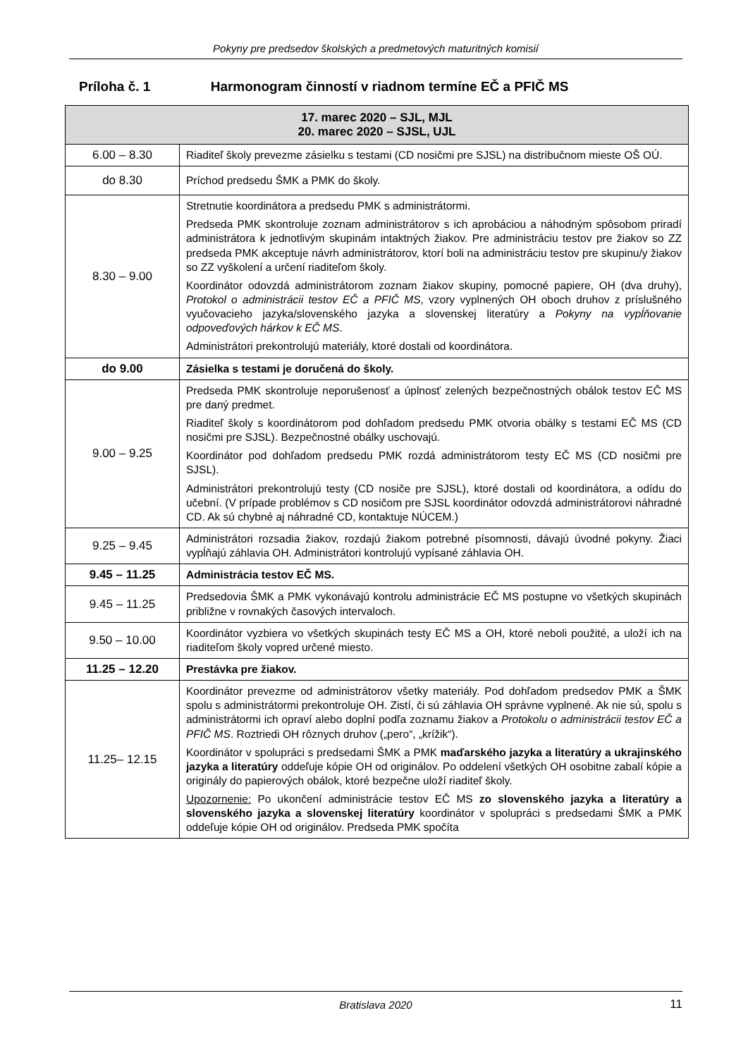Pokyny pre predsedov školských a predmetových maturitných komisií
Príloha č. 1 Harmonogram činností v riadnom termíne EČ a PFIČ MS
| 17. marec 2020 – SJL, MJL 20. marec 2020 – SJSL, UJL | |
| --- | --- |
| 6.00 – 8.30 | Riaditeľ školy prevezme zásielku s testami (CD nosičmi pre SJSL) na distribučnom mieste OŠ OÚ. |
| do 8.30 | Príchod predsedu ŠMK a PMK do školy. |
| 8.30 – 9.00 | Stretnutie koordinátora a predsedu PMK s administrátormi. Predseda PMK skontroluje zoznam administrátorov s ich aprobáciou a náhodným spôsobom priradí administrátora k jednotlivým skupinám intaktných žiakov. Pre administráciu testov pre žiakov so ZZ predseda PMK akceptuje návrh administrátorov, ktorí boli na administráciu testov pre skupinu/y žiakov so ZZ vyškolení a určení riaditeľom školy. Koordinátor odovzdá administrátorom zoznam žiakov skupiny, pomocné papiere, OH (dva druhy), Protokol o administrácii testov EČ a PFIČ MS , vzory vyplnených OH oboch druhov z príslušného vyučovacieho jazyka/slovenského jazyka a slovenskej literatúry a Pokyny na vypĺňovanie odpoveďových hárkov k EČ MS . Administrátori prekontrolujú materiály, ktoré dostali od koordinátora. |
| do 9.00 | Zásielka s testami je doručená do školy. |
| 9.00 – 9.25 | Predseda PMK skontroluje neporušenosť a úplnosť zelených bezpečnostných obálok testov EČ MS pre daný predmet. Riaditeľ školy s koordinátorom pod dohľadom predsedu PMK otvoria obálky s testami EČ MS (CD nosičmi pre SJSL). Bezpečnostné obálky uschovajú. Koordinátor pod dohľadom predsedu PMK rozdá administrátorom testy EČ MS (CD nosičmi pre SJSL). Administrátori prekontrolujú testy (CD nosiče pre SJSL), ktoré dostali od koordinátora, a odídu do učební. (V prípade problémov s CD nosičom pre SJSL koordinátor odovzdá administrátorovi náhradné CD. Ak sú chybné aj náhradné CD, kontaktuje NÚCEM.) |
| 9.25 – 9.45 | Administrátori rozsadia žiakov, rozdajú žiakom potrebné písomnosti, dávajú úvodné pokyny. Žiaci vypĺňajú záhlavia OH. Administrátori kontrolujú vypísané záhlavia OH. |
| 9.45 – 11.25 | Administrácia testov EČ MS. |
| 9.45 – 11.25 | Predsedovia ŠMK a PMK vykonávajú kontrolu administrácie EČ MS postupne vo všetkých skupinách približne v rovnakých časových intervaloch. |
| 9.50 – 10.00 | Koordinátor vyzbiera vo všetkých skupinách testy EČ MS a OH, ktoré neboli použité, a uloží ich na riaditeľom školy vopred určené miesto. |
| 11.25 – 12.20 | Prestávka pre žiakov. |
| 11.25– 12.15 | Koordinátor prevezme od administrátorov všetky materiály. Pod dohľadom predsedov PMK a ŠMK spolu s administrátormi prekontroluje OH. Zistí, či sú záhlavia OH správne vyplnené. Ak nie sú, spolu s administrátormi ich opraví alebo doplní podľa zoznamu žiakov a Protokolu o administrácii testov EČ a PFIČ MS . Roztriedi OH rôznych druhov („pero“, „krížik“). Koordinátor v spolupráci s predsedami ŠMK a PMK maďarského jazyka a literatúry a ukrajinského jazyka a literatúry oddeľuje kópie OH od originálov. Po oddelení všetkých OH osobitne zabalí kópie a originály do papierových obálok, ktoré bezpečne uloží riaditeľ školy. Upozornenie: Po ukončení administrácie testov EČ MS zo slovenského jazyka a literatúry a slovenského jazyka a slovenskej literatúry koordinátor v spolupráci s predsedami ŠMK a PMK oddeľuje kópie OH od originálov. Predseda PMK spočíta |
Bratislava 2020 11